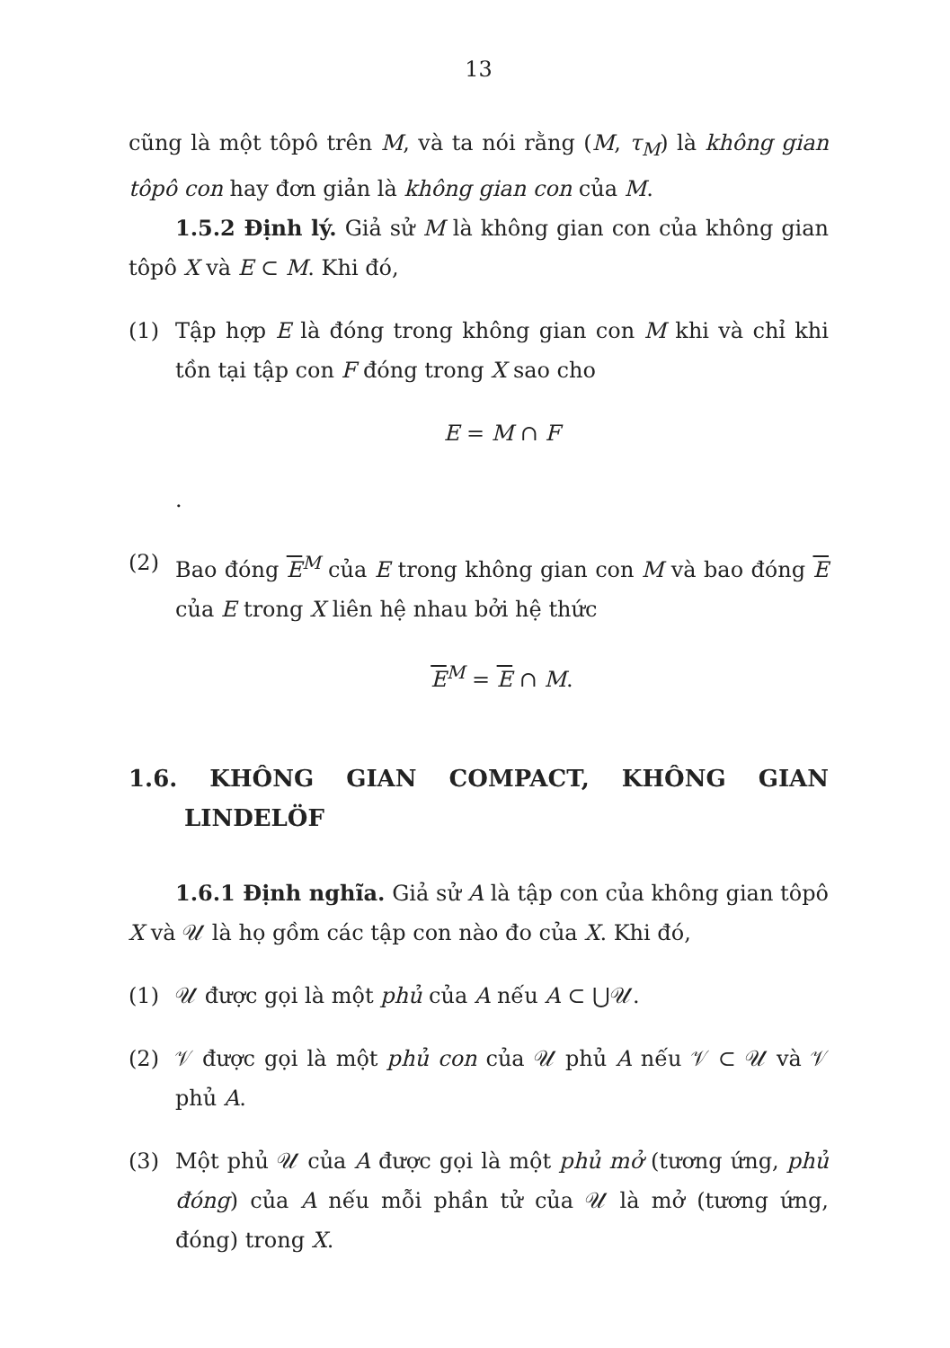13
cũng là một tôpô trên M, và ta nói rằng (M, τ<sub>M</sub>) là không gian tôpô con hay đơn giản là không gian con của M.
1.5.2 Định lý. Giả sử M là không gian con của không gian tôpô X và E ⊂ M. Khi đó,
(1) Tập hợp E là đóng trong không gian con M khi và chỉ khi tồn tại tập con F đóng trong X sao cho
E = M ∩ F
.
(2) Bao đóng E<sup>M</sup> của E trong không gian con M và bao đóng E của E trong X liên hệ nhau bởi hệ thức
E<sup>M</sup> = E ∩ M.
1.6. KHÔNG GIAN COMPACT, KHÔNG GIAN LINDELÖF
1.6.1 Định nghĩa. Giả sử A là tập con của không gian tôpô X và 𝒰 là họ gồm các tập con nào đo của X. Khi đó,
(1) 𝒰 được gọi là một phủ của A nếu A ⊂ ⋃𝒰.
(2) 𝒱 được gọi là một phủ con của 𝒰 phủ A nếu 𝒱 ⊂ 𝒰 và 𝒱 phủ A.
(3) Một phủ 𝒰 của A được gọi là một phủ mở (tương ứng, phủ đóng) của A nếu mỗi phần tử của 𝒰 là mở (tương ứng, đóng) trong X.